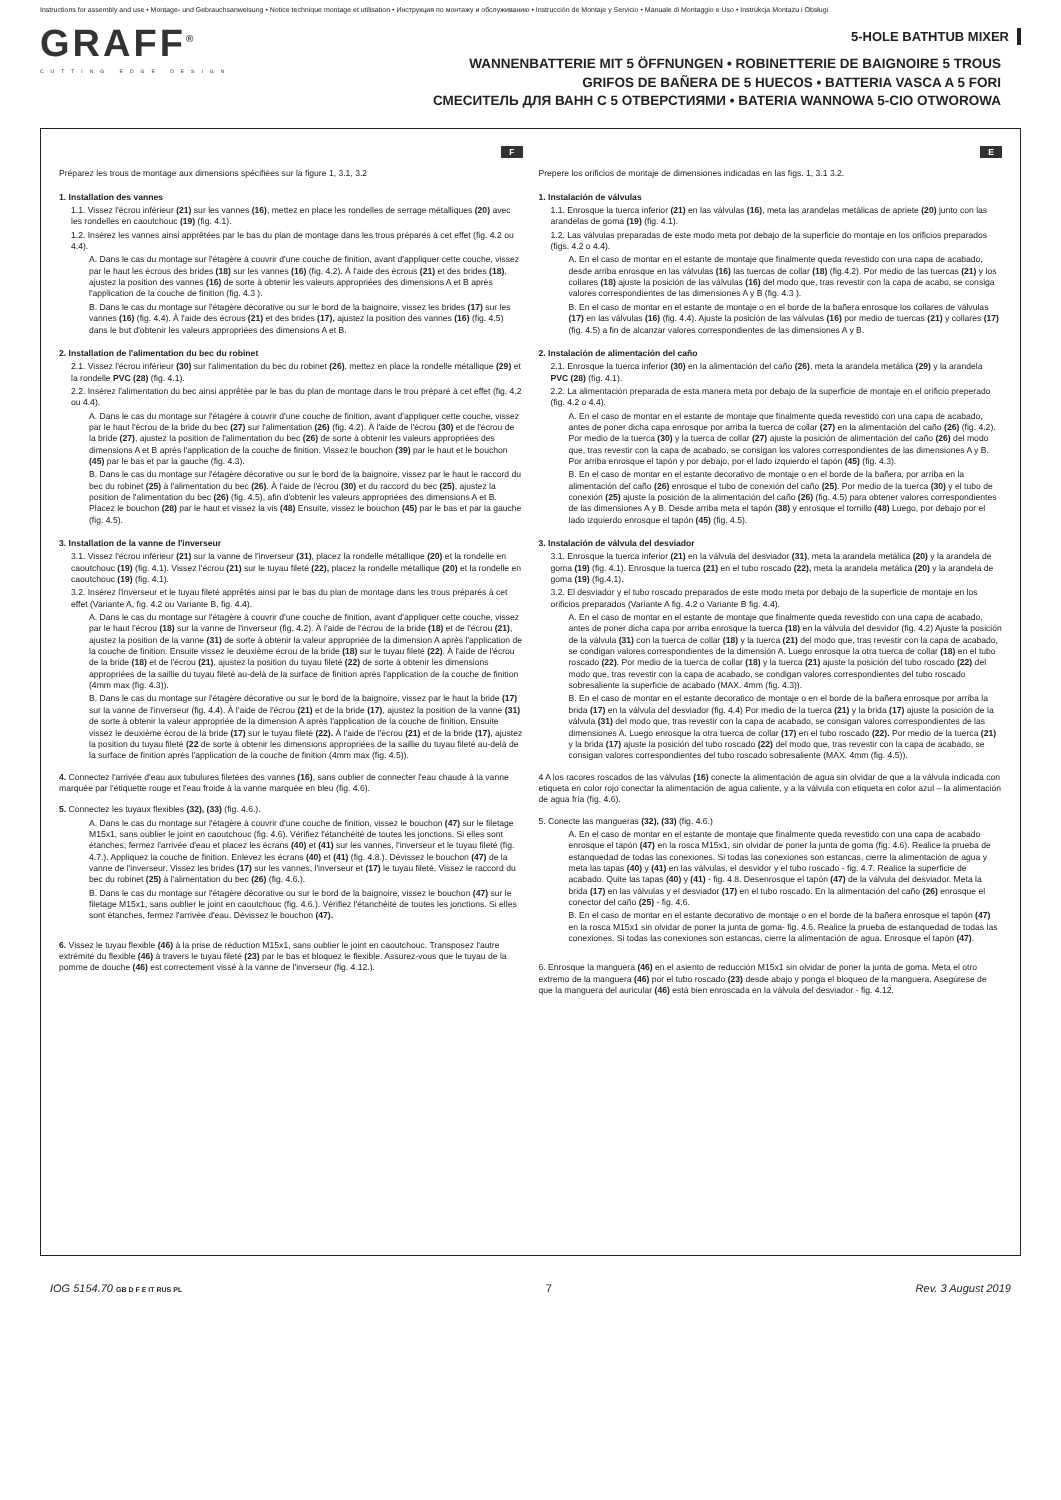Instructions for assembly and use • Montage- und Gebrauchsanweisung • Notice technique montage et utilisation • Инструкция по монтажу и обслуживанию • Instrucción de Montaje y Servicio • Manuale di Montaggio e Uso • Instrukcja Montażu i Obsługi
GRAFF<sup>®</sup>
CUTTING EDGE DESIGN
5-HOLE BATHTUB MIXER
WANNENBATTERIE MIT 5 ÖFFNUNGEN • ROBINETTERIE DE BAIGNOIRE 5 TROUS
GRIFOS DE BAÑERA DE 5 HUECOS • BATTERIA VASCA A 5 FORI
СМЕСИТЕЛЬ ДЛЯ ВАНН С 5 ОТВЕРСТИЯМИ • BATERIA WANNOWA 5-CIO OTWOROWA
F
Préparez les trous de montage aux dimensions spécifiées sur la figure 1, 3.1, 3.2
1. Installation des vannes
1.1. Vissez l'écrou inférieur (21) sur les vannes (16), mettez en place les rondelles de serrage métalliques (20) avec les rondelles en caoutchouc (19) (fig. 4.1).
1.2. Insérez les vannes ainsi apprêtées par le bas du plan de montage dans les trous préparés à cet effet (fig. 4.2 ou 4.4).
A. Dans le cas du montage sur l'étagère à couvrir d'une couche de finition, avant d'appliquer cette couche, vissez par le haut les écrous des brides (18) sur les vannes (16) (fig. 4.2). À l'aide des écrous (21) et des brides (18), ajustez la position des vannes (16) de sorte à obtenir les valeurs appropriées des dimensions A et B après l'application de la couche de finition (fig. 4.3 ).
B. Dans le cas du montage sur l'étagère décorative ou sur le bord de la baignoire, vissez les brides (17) sur les vannes (16) (fig. 4.4). À l'aide des écrous (21) et des brides (17), ajustez la position des vannes (16) (fig. 4.5) dans le but d'obtenir les valeurs appropriées des dimensions A et B.
2. Installation de l'alimentation du bec du robinet
2.1. Vissez l'écrou inférieur (30) sur l'alimentation du bec du robinet (26), mettez en place la rondelle métallique (29) et la rondelle PVC (28) (fig. 4.1).
2.2. Insérez l'alimentation du bec ainsi apprêtée par le bas du plan de montage dans le trou préparé à cet effet (fig. 4.2 ou 4.4).
A. Dans le cas du montage sur l'étagère à couvrir d'une couche de finition, avant d'appliquer cette couche, vissez par le haut l'écrou de la bride du bec (27) sur l'alimentation (26) (fig. 4.2). À l'aide de l'écrou (30) et de l'écrou de la bride (27), ajustez la position de l'alimentation du bec (26) de sorte à obtenir les valeurs appropriées des dimensions A et B après l'application de la couche de finition. Vissez le bouchon (39) par le haut et le bouchon (45) par le bas et par la gauche (fig. 4.3).
B. Dans le cas du montage sur l'étagère décorative ou sur le bord de la baignoire, vissez par le haut le raccord du bec du robinet (25) à l'alimentation du bec (26). À l'aide de l'écrou (30) et du raccord du bec (25), ajustez la position de l'alimentation du bec (26) (fig. 4.5), afin d'obtenir les valeurs appropriées des dimensions A et B. Placez le bouchon (28) par le haut et vissez la vis (48) Ensuite, vissez le bouchon (45) par le bas et par la gauche (fig. 4.5).
3. Installation de la vanne de l'inverseur
3.1. Vissez l'écrou inférieur (21) sur la vanne de l'inverseur (31), placez la rondelle métallique (20) et la rondelle en caoutchouc (19) (fig. 4.1). Vissez l'écrou (21) sur le tuyau fileté (22), placez la rondelle métallique (20) et la rondelle en caoutchouc (19) (fig. 4.1).
3.2. Insérez l'inverseur et le tuyau fileté apprêtés ainsi par le bas du plan de montage dans les trous préparés à cet effet (Variante A, fig. 4.2 ou Variante B, fig. 4.4).
A. Dans le cas du montage sur l'étagère à couvrir d'une couche de finition, avant d'appliquer cette couche, vissez par le haut l'écrou (18) sur la vanne de l'inverseur (fig. 4.2). À l'aide de l'écrou de la bride (18) et de l'écrou (21), ajustez la position de la vanne (31) de sorte à obtenir la valeur appropriée de la dimension A après l'application de la couche de finition. Ensuite vissez le deuxième écrou de la bride (18) sur le tuyau fileté (22). À l'aide de l'écrou de la bride (18) et de l'écrou (21), ajustez la position du tuyau fileté (22) de sorte à obtenir les dimensions appropriées de la saillie du tuyau fileté au-delà de la surface de finition après l'application de la couche de finition (4mm max (fig. 4.3)).
B. Dans le cas du montage sur l'étagère décorative ou sur le bord de la baignoire, vissez par le haut la bride (17) sur la vanne de l'inverseur (fig. 4.4). À l'aide de l'écrou (21) et de la bride (17), ajustez la position de la vanne (31) de sorte à obtenir la valeur appropriée de la dimension A après l'application de la couche de finition. Ensuite vissez le deuxième écrou de la bride (17) sur le tuyau fileté (22). À l'aide de l'écrou (21) et de la bride (17), ajustez la position du tuyau fileté (22 de sorte à obtenir les dimensions appropriées de la saillie du tuyau fileté au-delà de la surface de finition après l'application de la couche de finition (4mm max (fig. 4.5)).
4. Connectez l'arrivée d'eau aux tubulures filetées des vannes (16), sans oublier de connecter l'eau chaude à la vanne marquée par l'étiquette rouge et l'eau froide à la vanne marquée en bleu (fig. 4.6).
5. Connectez les tuyaux flexibles (32), (33) (fig. 4.6.).
A. Dans le cas du montage sur l'étagère à couvrir d'une couche de finition, vissez le bouchon (47) sur le filetage M15x1, sans oublier le joint en caoutchouc (fig. 4.6). Vérifiez l'étanchéité de toutes les jonctions. Si elles sont étanches, fermez l'arrivée d'eau et placez les écrans (40) et (41) sur les vannes, l'inverseur et le tuyau fileté (fig. 4.7.). Appliquez la couche de finition. Enlevez les écrans (40) et (41) (fig. 4.8.). Dévissez le bouchon (47) de la vanne de l'inverseur. Vissez les brides (17) sur les vannes, l'inverseur et (17) le tuyau fileté. Vissez le raccord du bec du robinet (25) à l'alimentation du bec (26) (fig. 4.6.).
B. Dans le cas du montage sur l'étagère décorative ou sur le bord de la baignoire, vissez le bouchon (47) sur le filetage M15x1, sans oublier le joint en caoutchouc (fig. 4.6.). Vérifiez l'étanchéité de toutes les jonctions. Si elles sont étanches, fermez l'arrivée d'eau. Dévissez le bouchon (47).
6. Vissez le tuyau flexible (46) à la prise de réduction M15x1, sans oublier le joint en caoutchouc. Transposez l'autre extrémité du flexible (46) à travers le tuyau fileté (23) par le bas et bloquez le flexible. Assurez-vous que le tuyau de la pomme de douche (46) est correctement vissé à la vanne de l'inverseur (fig. 4.12.).
E
Prepere los orificios de montaje de dimensiones indicadas en las figs. 1, 3.1 3.2.
1. Instalación de válvulas
1.1. Enrosque la tuerca inferior (21) en las válvulas (16), meta las arandelas metálicas de apriete (20) junto con las arandelas de goma (19) (fig. 4.1).
1.2. Las válvulas preparadas de este modo meta por debajo de la superficie do montaje en los orificios preparados (figs. 4.2 o 4.4).
A. En el caso de montar en el estante de montaje que finalmente queda revestido con una capa de acabado, desde arriba enrosque en las válvulas (16) las tuercas de collar (18) (fig.4.2). Por medio de las tuercas (21) y los collares (18) ajuste la posición de las válvulas (16) del modo que, tras revestir con la capa de acabo, se consiga valores correspondientes de las dimensiones A y B (fig. 4.3 ).
B. En el caso de montar en el estante de montaje o en el borde de la bañera enrosque los collares de válvulas (17) en las válvulas (16) (fig. 4.4). Ajuste la posición de las válvulas (16) por medio de tuercas (21) y collares (17) (fig. 4.5) a fin de alcanzar valores correspondientes de las dimensiones A y B.
2. Instalación de alimentación del caño
2.1. Enrosque la tuerca inferior (30) en la alimentación del caño (26), meta la arandela metálica (29) y la arandela PVC (28) (fig. 4.1).
2.2. La alimentación preparada de esta manera meta por debajo de la superficie de montaje en el orificio preperado (fig. 4.2 o 4.4).
A. En el caso de montar en el estante de montaje que finalmente queda revestido con una capa de acabado, antes de poner dicha capa enrosque por arriba la tuerca de collar (27) en la alimentación del caño (26) (fig. 4.2). Por medio de la tuerca (30) y la tuerca de collar (27) ajuste la posición de alimentación del caño (26) del modo que, tras revestir con la capa de acabado, se consigan los valores correspondientes de las dimensiones A y B. Por arriba enrosque el tapón y por debajo, por el lado izquierdo el tapón (45) (fig. 4.3).
B. En el caso de montar en el estante decorativo de montaje o en el borde de la bañera, por arriba en la alimentación del caño (26) enrosque el tubo de conexión del caño (25). Por medio de la tuerca (30) y el tubo de conexión (25) ajuste la posición de la alimentación del caño (26) (fig. 4.5) para obtener valores correspondientes de las dimensiones A y B. Desde arriba meta el tapón (38) y enrosque el tornillo (48) Luego, por debajo por el lado izquierdo enrosque el tapón (45) (fig. 4.5).
3. Instalación de válvula del desviador
3.1. Enrosque la tuerca inferior (21) en la válvula del desviador (31), meta la arandela metálica (20) y la arandela de goma (19) (fig. 4.1). Enrosque la tuerca (21) en el tubo roscado (22), meta la arandela metálica (20) y la arandela de goma (19) (fig.4.1).
3.2. El desviador y el tubo roscado preparados de este modo meta por debajo de la superficie de montaje en los orificios preparados (Variante A fig. 4.2 o Variante B fig. 4.4).
A. En el caso de montar en el estante de montaje que finalmente queda revestido con una capa de acabado, antes de poner dicha capa por arriba enrosque la tuerca (18) en la válvula del desvidor (fig. 4.2) Ajuste la posición de la válvula (31) con la tuerca de collar (18) y la tuerca (21) del modo que, tras revestir con la capa de acabado, se condigan valores correspondientes de la dimensión A. Luego enrosque la otra tuerca de collar (18) en el tubo roscado (22). Por medio de la tuerca de collar (18) y la tuerca (21) ajuste la posición del tubo roscado (22) del modo que, tras revestir con la capa de acabado, se condigan valores correspondientes del tubo roscado sobresaliente la superficie de acabado (MAX. 4mm (fig. 4.3)).
B. En el caso de montar en el estante decoratico de montaje o en el borde de la bañera enrosque por arriba la brida (17) en la válvula del desviador (fig. 4.4) Por medio de la tuerca (21) y la brida (17) ajuste la posición de la válvula (31) del modo que, tras revestir con la capa de acabado, se consigan valores correspondientes de las dimensiones A. Luego enrosque la otra tuerca de collar (17) en el tubo roscado (22). Por medio de la tuerca (21) y la brida (17) ajuste la posición del tubo roscado (22) del modo que, tras revestir con la capa de acabado, se consigan valores correspondientes del tubo roscado sobresaliente (MAX. 4mm (fig. 4.5)).
4 A los racores roscados de las válvulas (16) conecte la alimentación de agua sin olvidar de que a la válvula indicada con etiqueta en color rojo conectar la alimentación de agua caliente, y a la válvula con etiqueta en color azul – la alimentación de agua fría (fig. 4.6).
5. Conecte las mangueras (32), (33) (fig. 4.6.)
A. En el caso de montar en el estante de montaje que finalmente queda revestido con una capa de acabado enrosque el tapón (47) en la rosca M15x1, sin olvidar de poner la junta de goma (fig. 4.6). Realice la prueba de estanquedad de todas las conexiones. Si todas las conexiones son estancas, cierre la alimentación de agua y meta las tapas (40) y (41) en las válvulas, el desvidor y el tubo roscado - fig. 4.7. Realice la superficie de acabado. Quite las tapas (40) y (41) - fig. 4.8. Desenrosque el tapón (47) de la válvula del desviador. Meta la brida (17) en las válvulas y el desviador (17) en el tubo roscado. En la alimentación del caño (26) enrosque el conector del caño (25) - fig. 4.6.
B. En el caso de montar en el estante decorativo de montaje o en el borde de la bañera enrosque el tapón (47) en la rosca M15x1 sin olvidar de poner la junta de goma- fig. 4.6. Realice la prueba de estanquedad de todas las conexiones. Si todas las conexiones son estancas, cierre la alimentación de agua. Enrosque el tapón (47).
6. Enrosque la manguera (46) en el asiento de reducción M15x1 sin olvidar de poner la junta de goma. Meta el otro extremo de la manguera (46) por el tubo roscado (23) desde abajo y ponga el bloqueo de la manguera. Asegúrese de que la manguera del auricular (46) está bien enroscada en la válvula del desviador - fig. 4.12.
IOG 5154.70 GB D F E IT RUS PL 7 Rev. 3 August 2019